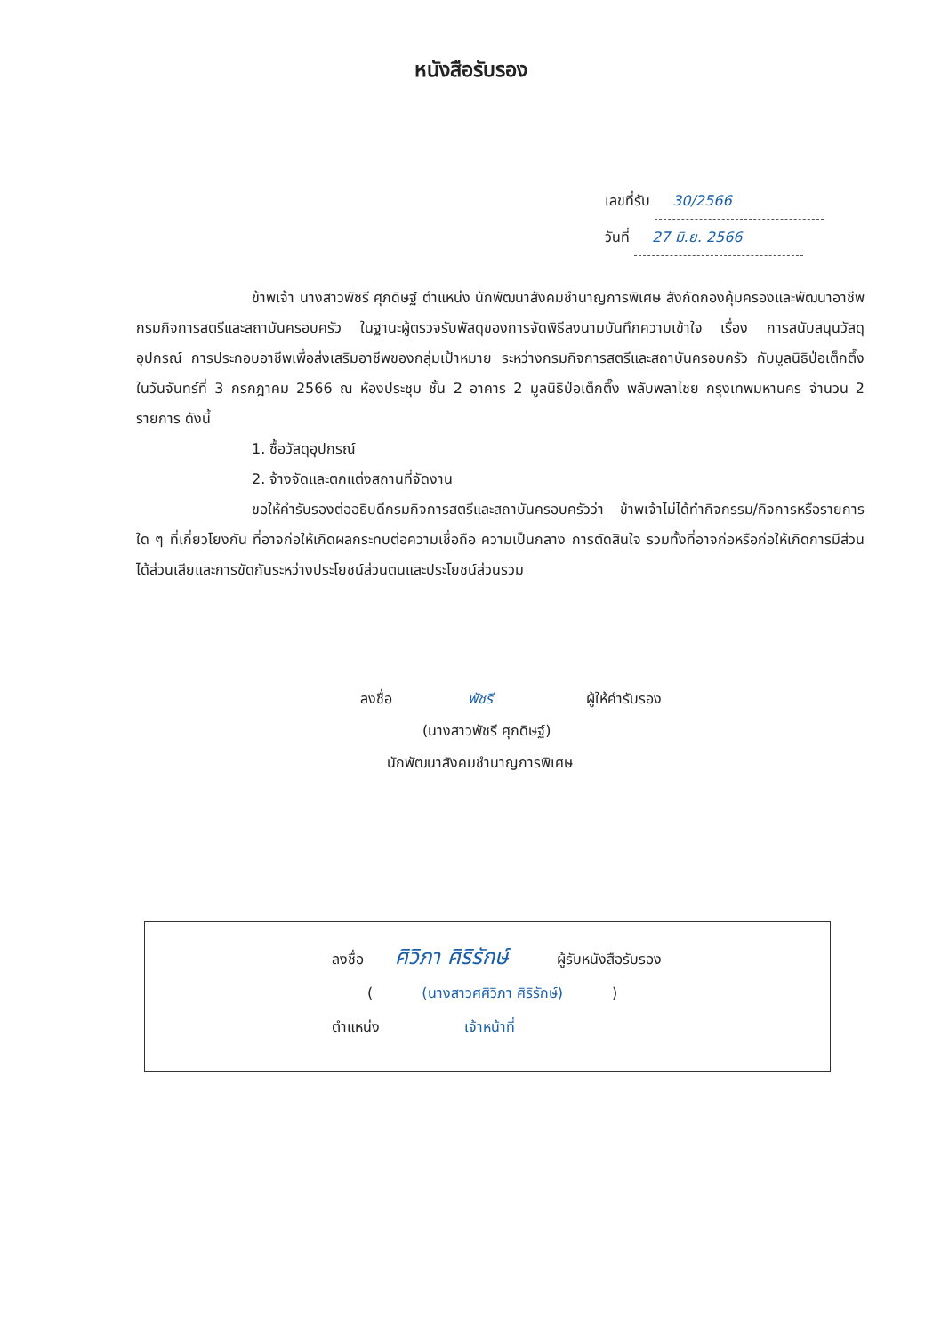หนังสือรับรอง
เลขที่รับ 30/2566
วันที่ 27 มิ.ย. 2566
ข้าพเจ้า นางสาวพัชรี ศุภดิษฐ์ ตำแหน่ง นักพัฒนาสังคมชำนาญการพิเศษ สังกัดกองคุ้มครองและพัฒนาอาชีพ กรมกิจการสตรีและสถาบันครอบครัว ในฐานะผู้ตรวจรับพัสดุของการจัดพิธีลงนามบันทึกความเข้าใจ เรื่อง การสนับสนุนวัสดุอุปกรณ์ การประกอบอาชีพเพื่อส่งเสริมอาชีพของกลุ่มเป้าหมาย ระหว่างกรมกิจการสตรีและสถาบันครอบครัว กับมูลนิธิป่อเต็กตึ๊ง ในวันจันทร์ที่ 3 กรกฎาคม 2566 ณ ห้องประชุม ชั้น 2 อาคาร 2 มูลนิธิป่อเต็กตึ๊ง พลับพลาไชย กรุงเทพมหานคร จำนวน 2 รายการ ดังนี้
1. ซื้อวัสดุอุปกรณ์
2. จ้างจัดและตกแต่งสถานที่จัดงาน
ขอให้คำรับรองต่ออธิบดีกรมกิจการสตรีและสถาบันครอบครัวว่า ข้าพเจ้าไม่ได้ทำกิจกรรม/กิจการหรือรายการใด ๆ ที่เกี่ยวโยงกัน ที่อาจก่อให้เกิดผลกระทบต่อความเชื่อถือ ความเป็นกลาง การตัดสินใจ รวมทั้งที่อาจก่อหรือก่อให้เกิดการมีส่วนได้ส่วนเสียและการขัดกันระหว่างประโยชน์ส่วนตนและประโยชน์ส่วนรวม
ลงชื่อ พัชรี ผู้ให้คำรับรอง
(นางสาวพัชรี ศุภดิษฐ์)
นักพัฒนาสังคมชำนาญการพิเศษ
ลงชื่อ ศิวิภา ศิริรักษ์ ผู้รับหนังสือรับรอง
( (นางสาวศศิวิภา ศิริรักษ์) )
ตำแหน่ง เจ้าหน้าที่